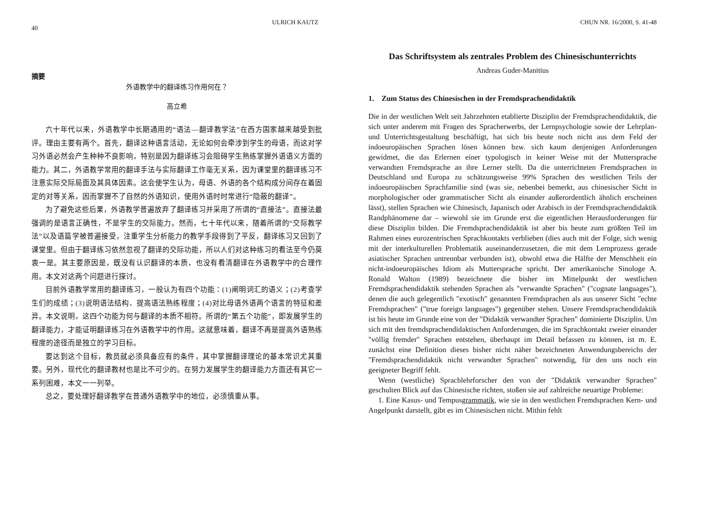40 ULRICH KAUTZ
摘要
外语教学中的翻译练习作用何在？
高立希
六十年代以来，外语教学中长期通用的“语法—翻译教学法”在西方国家越来越受到批评。理由主要有两个。首先，翻译这种语言活动，无论如何会牵涉到学生的母语，而这对学习外语必然会产生种种不良影响，特别是因为翻译练习会阻碍学生熟练掌握外语语义方面的能力。其二，外语教学常用的翻译手法与实际翻译工作毫无关系，因为课堂里的翻译练习不注意实际交际局面及其具体因素。这会使学生认为，母语、外语的各个结构成分间存在着固定的对等关系，因而掌握不了自然的外语知识，使用外语时时常进行“隐蔽的翻译”。
为了避免这些后果，外语教学普遍放弃了翻译练习并采用了所谓的“直接法”。直接法最强调的是语言正确性，不是学生的交际能力。然而，七十年代以来，随着所谓的“交际教学法”以及语篇学被普遍接受，注重学生分析能力的教学手段得到了平反，翻译练习又回到了课堂里。但由于翻译练习依然忽视了翻译的交际功能，所以人们对这种练习的看法至今仍莫衷一是。其主要原因是，既没有认识翻译的本质，也没有看清翻译在外语教学中的合理作用。本文对这两个问题进行探讨。
目前外语教学常用的翻译练习，一般认为有四个功能：(1)阐明词汇的语义；(2)考查学生们的成绩；(3)说明语法结构、提高语法熟练程度；(4)对比母语外语两个语言的特征和差异。本文说明，这四个功能为何与翻译的本质不相符。所谓的“第五个功能”，即发展学生的翻译能力，才能证明翻译练习在外语教学中的作用。这就意味着，翻译不再是提高外语熟练程度的途径而是独立的学习目标。
要达到这个目标，教员就必须具备应有的条件，其中掌握翻译理论的基本常识尤其重要。另外，现代化的翻译教材也是比不可少的。在努力发展学生的翻译能力方面还有其它一系列困难，本文一一列举。
总之，要处理好翻译教学在普通外语教学中的地位，必须慎重从事。
CHUN NR. 16/2000, S. 41-48
Das Schriftsystem als zentrales Problem des Chinesischunterrichts
Andreas Guder-Manitius
1. Zum Status des Chinesischen in der Fremdsprachendidaktik
Die in der westlichen Welt seit Jahrzehnten etablierte Disziplin der Fremdsprachendidaktik, die sich unter anderem mit Fragen des Spracherwerbs, der Lernpsychologie sowie der Lehrplan- und Unterrichtsgestaltung beschäftigt, hat sich bis heute noch nicht aus dem Feld der indoeuropäischen Sprachen lösen können bzw. sich kaum denjenigen Anforderungen gewidmet, die das Erlernen einer typologisch in keiner Weise mit der Muttersprache verwandten Fremdsprache an ihre Lerner stellt. Da die unterrichteten Fremdsprachen in Deutschland und Europa zu schätzungsweise 99% Sprachen des westlichen Teils der indoeuropäischen Sprachfamilie sind (was sie, nebenbei bemerkt, aus chinesischer Sicht in morphologischer oder grammatischer Sicht als einander außerordentlich ähnlich erscheinen lässt), stellen Sprachen wie Chinesisch, Japanisch oder Arabisch in der Fremdsprachendidaktik Randphänomene dar – wiewohl sie im Grunde erst die eigentlichen Herausforderungen für diese Disziplin bilden. Die Fremdsprachendidaktik ist aber bis heute zum größten Teil im Rahmen eines eurozentrischen Sprachkontakts verblieben (dies auch mit der Folge, sich wenig mit der interkulturellen Problematik auseinanderzusetzen, die mit dem Lernprozess gerade asiatischer Sprachen untrennbar verbunden ist), obwohl etwa die Hälfte der Menschheit ein nicht-indoeuropäisches Idiom als Muttersprache spricht. Der amerikanische Sinologe A. Ronald Walton (1989) bezeichnete die bisher im Mittelpunkt der westlichen Fremdsprachendidaktik stehenden Sprachen als "verwandte Sprachen" ("cognate languages"), denen die auch gelegentlich "exotisch" genannten Fremdsprachen als aus unserer Sicht "echte Fremdsprachen" ("true foreign languages") gegenüber stehen. Unsere Fremdsprachendidaktik ist bis heute im Grunde eine von der "Didaktik verwandter Sprachen" dominierte Disziplin. Um sich mit den fremdsprachendidaktischen Anforderungen, die im Sprachkontakt zweier einander "völlig fremder" Sprachen entstehen, überhaupt im Detail befassen zu können, ist m. E. zunächst eine Definition dieses bisher nicht näher bezeichneten Anwendungsbereichs der "Fremdsprachendidaktik nicht verwandter Sprachen" notwendig, für den uns noch ein geeigneter Begriff fehlt.
Wenn (westliche) Sprachlehrforscher den von der "Didaktik verwandter Sprachen" geschulten Blick auf das Chinesische richten, stoßen sie auf zahlreiche neuartige Probleme:
1. Eine Kasus- und Tempusgrammatik, wie sie in den westlichen Fremdsprachen Kern- und Angelpunkt darstellt, gibt es im Chinesischen nicht. Mithin fehlt